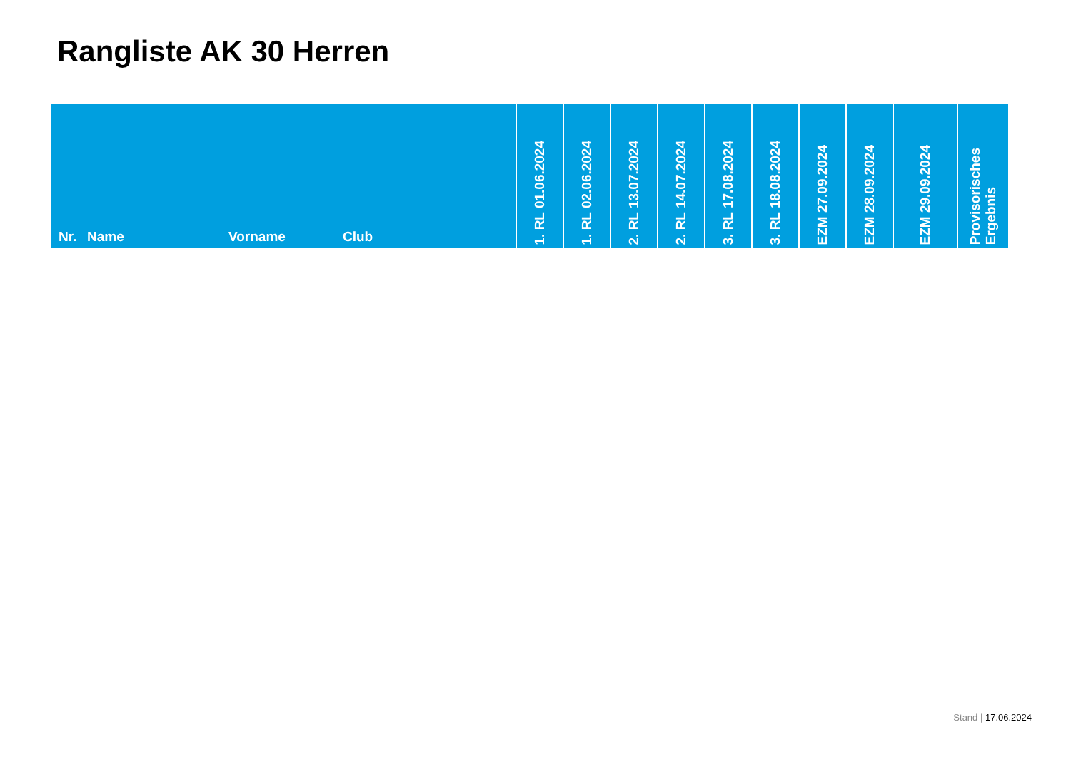Rangliste AK 30 Herren
| Nr. | Name | Vorname | Club | 1. RL 01.06.2024 | 1. RL 02.06.2024 | 2. RL 13.07.2024 | 2. RL 14.07.2024 | 3. RL 17.08.2024 | 3. RL 18.08.2024 | EZM 27.09.2024 | EZM 28.09.2024 | EZM 29.09.2024 | Provisorisches Ergebnis |
| --- | --- | --- | --- | --- | --- | --- | --- | --- | --- | --- | --- | --- | --- |
Stand | 17.06.2024